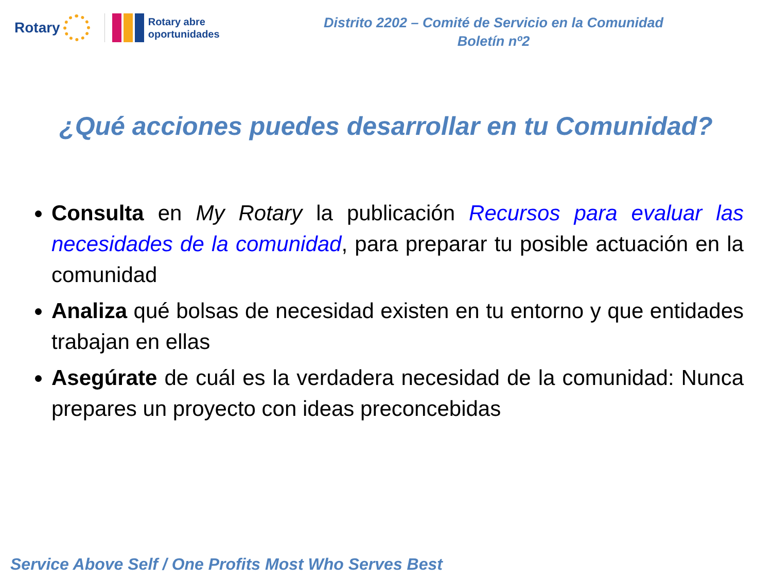Rotary
Rotary abre
oportunidades
Distrito 2202 – Comité de Servicio en la Comunidad
Boletín nº2
¿Qué acciones puedes desarrollar en tu Comunidad?
Consulta en My Rotary la publicación Recursos para evaluar las necesidades de la comunidad, para preparar tu posible actuación en la comunidad
Analiza qué bolsas de necesidad existen en tu entorno y que entidades trabajan en ellas
Asegúrate de cuál es la verdadera necesidad de la comunidad: Nunca prepares un proyecto con ideas preconcebidas
Service Above Self / One Profits Most Who Serves Best